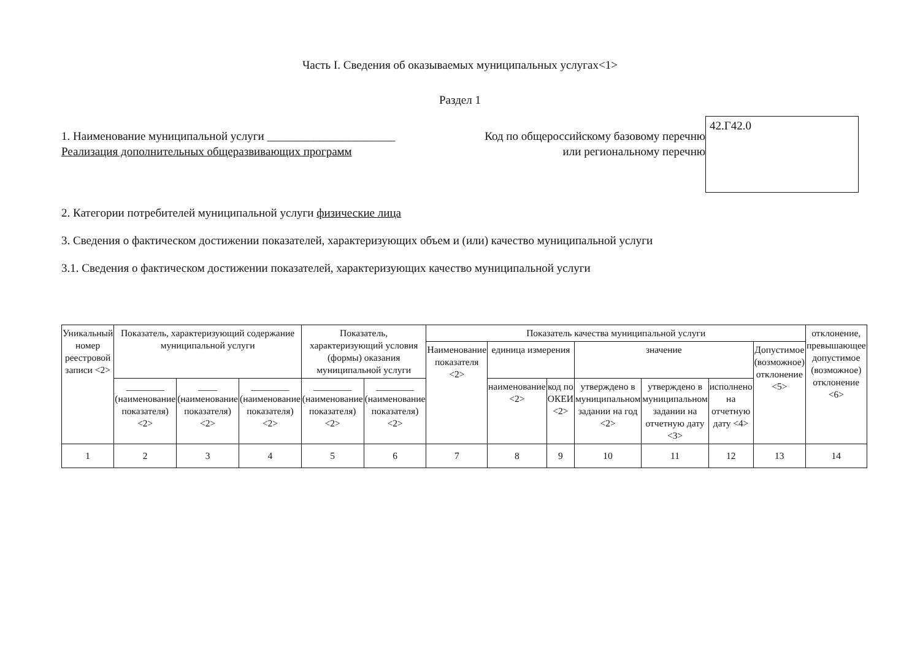Часть I. Сведения об оказываемых муниципальных услугах<1>
Раздел 1
1. Наименование муниципальной услуги ______________________
Реализация дополнительных общеразвивающих программ
Код по общероссийскому базовому перечню или региональному перечню
42.Г42.0
2. Категории потребителей муниципальной услуги физические лица
3. Сведения о фактическом достижении показателей, характеризующих объем и (или) качество муниципальной услуги
3.1. Сведения о фактическом достижении показателей, характеризующих качество муниципальной услуги
| Уникальный номер реестровой записи <2> | Показатель, характеризующий содержание муниципальной услуги | | | Показатель, характеризующий условия (формы) оказания муниципальной услуги | | Показатель качества муниципальной услуги | | | | | | | отклонение, превышающее допустимое (возможное) отклонение <6> |
| --- | --- | --- | --- | --- | --- | --- | --- | --- | --- | --- | --- | --- | --- |
| | | | | | | Наименование показателя <2> | единица измерения | | значение | | | Допустимое (возможное) отклонение <5> | |
| | ________ (наименование показателя) <2> | ____ (наименование показателя) <2> | ________ (наименование показателя) <2> | ________ (наименование показателя) <2> | ________ (наименование показателя) <2> | | наименование <2> | код по ОКЕИ <2> | утверждено в муниципальном задании на год <2> | утверждено в муниципальном задании на отчетную дату <3> | исполнено на отчетную дату <4> | | |
| 1 | 2 | 3 | 4 | 5 | 6 | 7 | 8 | 9 | 10 | 11 | 12 | 13 | 14 |